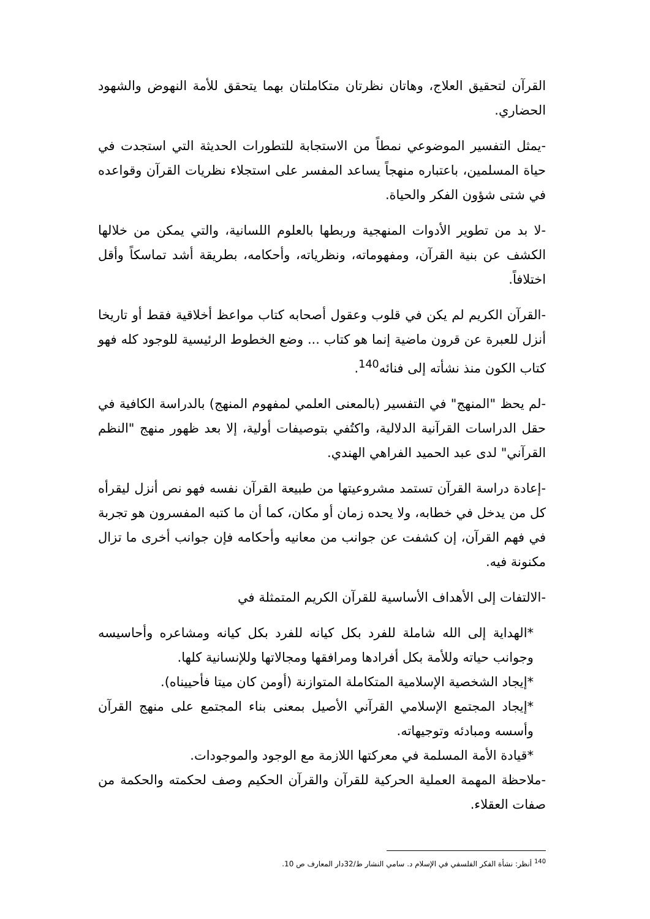القرآن لتحقيق العلاج، وهاتان نظرتان متكاملتان بهما يتحقق للأمة النهوض والشهود الحضاري.
-يمثل التفسير الموضوعي نمطاً من الاستجابة للتطورات الحديثة التي استجدت في حياة المسلمين، باعتباره منهجاً يساعد المفسر على استجلاء نظريات القرآن وقواعده في شتى شؤون الفكر والحياة.
-لا بد من تطوير الأدوات المنهجية وربطها بالعلوم اللسانية، والتي يمكن من خلالها الكشف عن بنية القرآن، ومفهوماته، ونظرياته، وأحكامه، بطريقة أشد تماسكاً وأقل اختلافاً.
-القرآن الكريم لم يكن في قلوب وعقول أصحابه كتاب مواعظ أخلاقية فقط أو تاريخا أنزل للعبرة عن قرون ماضية إنما هو كتاب ... وضع الخطوط الرئيسية للوجود كله فهو كتاب الكون منذ نشأته إلى فنائه<sup>140</sup>.
-لم يحظ "المنهج" في التفسير (بالمعنى العلمي لمفهوم المنهج) بالدراسة الكافية في حقل الدراسات القرآنية الدلالية، واكتُفي بتوصيفات أولية، إلا بعد ظهور منهج "النظم القرآني" لدى عبد الحميد الفراهي الهندي.
-إعادة دراسة القرآن تستمد مشروعيتها من طبيعة القرآن نفسه فهو نص أنزل ليقرأه كل من يدخل في خطابه، ولا يحده زمان أو مكان، كما أن ما كتبه المفسرون هو تجربة في فهم القرآن، إن كشفت عن جوانب من معانيه وأحكامه فإن جوانب أخرى ما تزال مكنونة فيه.
-الالتفات إلى الأهداف الأساسية للقرآن الكريم المتمثلة في
*الهداية إلى الله شاملة للفرد بكل كيانه للفرد بكل كيانه ومشاعره وأحاسيسه وجوانب حياته وللأمة بكل أفرادها ومرافقها ومجالاتها وللإنسانية كلها.
*إيجاد الشخصية الإسلامية المتكاملة المتوازنة (أومن كان ميتا فأحييناه).
*إيجاد المجتمع الإسلامي القرآني الأصيل بمعنى بناء المجتمع على منهج القرآن وأسسه ومبادئه وتوجيهاته.
*قيادة الأمة المسلمة في معركتها اللازمة مع الوجود والموجودات.
-ملاحظة المهمة العملية الحركية للقرآن والقرآن الحكيم وصف لحكمته والحكمة من صفات العقلاء.
<sup>140</sup> أنظر: نشأة الفكر الفلسفي في الإسلام د. سامي النشار ط/32دار المعارف ص 10.